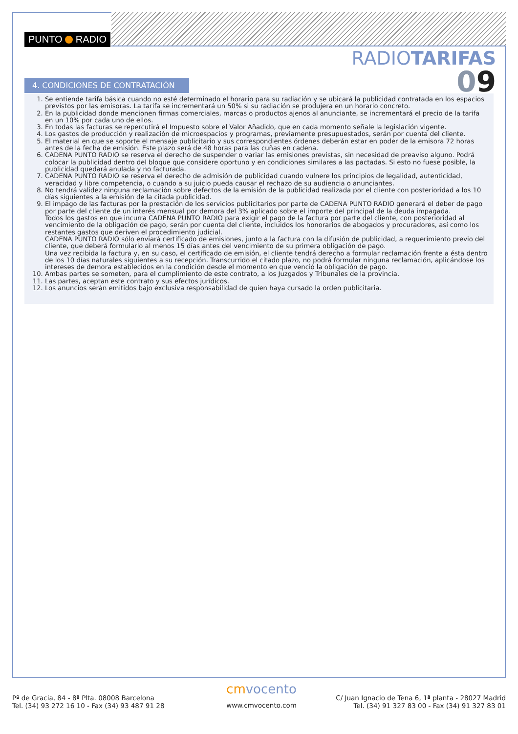PUNTO RADIO
RADIOTARIFAS
09
4. CONDICIONES DE CONTRATACIÓN
1. Se entiende tarifa básica cuando no esté determinado el horario para su radiación y se ubicará la publicidad contratada en los espacios previstos por las emisoras. La tarifa se incrementará un 50% si su radiación se produjera en un horario concreto.
2. En la publicidad donde mencionen firmas comerciales, marcas o productos ajenos al anunciante, se incrementará el precio de la tarifa en un 10% por cada uno de ellos.
3. En todas las facturas se repercutirá el Impuesto sobre el Valor Añadido, que en cada momento señale la legislación vigente.
4. Los gastos de producción y realización de microespacios y programas, previamente presupuestados, serán por cuenta del cliente.
5. El material en que se soporte el mensaje publicitario y sus correspondientes órdenes deberán estar en poder de la emisora 72 horas antes de la fecha de emisión. Este plazo será de 48 horas para las cuñas en cadena.
6. CADENA PUNTO RADIO se reserva el derecho de suspender o variar las emisiones previstas, sin necesidad de preaviso alguno. Podrá colocar la publicidad dentro del bloque que considere oportuno y en condiciones similares a las pactadas. Si esto no fuese posible, la publicidad quedará anulada y no facturada.
7. CADENA PUNTO RADIO se reserva el derecho de admisión de publicidad cuando vulnere los principios de legalidad, autenticidad, veracidad y libre competencia, o cuando a su juicio pueda causar el rechazo de su audiencia o anunciantes.
8. No tendrá validez ninguna reclamación sobre defectos de la emisión de la publicidad realizada por el cliente con posterioridad a los 10 días siguientes a la emisión de la citada publicidad.
9. El impago de las facturas por la prestación de los servicios publicitarios por parte de CADENA PUNTO RADIO generará el deber de pago por parte del cliente de un interés mensual por demora del 3% aplicado sobre el importe del principal de la deuda impagada.
Todos los gastos en que incurra CADENA PUNTO RADIO para exigir el pago de la factura por parte del cliente, con posterioridad al vencimiento de la obligación de pago, serán por cuenta del cliente, incluidos los honorarios de abogados y procuradores, así como los restantes gastos que deriven el procedimiento judicial.
CADENA PUNTO RADIO sólo enviará certificado de emisiones, junto a la factura con la difusión de publicidad, a requerimiento previo del cliente, que deberá formularlo al menos 15 días antes del vencimiento de su primera obligación de pago.
Una vez recibida la factura y, en su caso, el certificado de emisión, el cliente tendrá derecho a formular reclamación frente a ésta dentro de los 10 días naturales siguientes a su recepción. Transcurrido el citado plazo, no podrá formular ninguna reclamación, aplicándose los intereses de demora establecidos en la condición desde el momento en que venció la obligación de pago.
10. Ambas partes se someten, para el cumplimiento de este contrato, a los Juzgados y Tribunales de la provincia.
11. Las partes, aceptan este contrato y sus efectos jurídicos.
12. Los anuncios serán emitidos bajo exclusiva responsabilidad de quien haya cursado la orden publicitaria.
Pº de Gracia, 84 - 8ª Plta. 08008 Barcelona
Tel. (34) 93 272 16 10 - Fax (34) 93 487 91 28
cmvocento
www.cmvocento.com
C/ Juan Ignacio de Tena 6, 1ª planta - 28027 Madrid
Tel. (34) 91 327 83 00 - Fax (34) 91 327 83 01